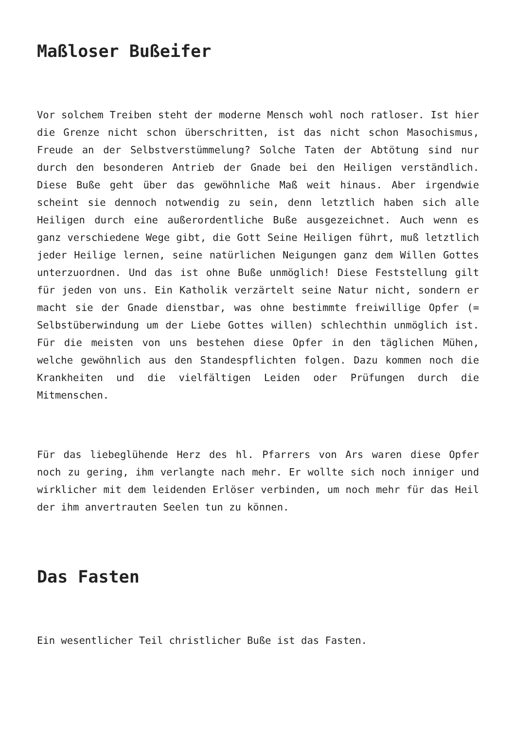Maßloser Bußeifer
Vor solchem Treiben steht der moderne Mensch wohl noch ratloser. Ist hier die Grenze nicht schon überschritten, ist das nicht schon Masochismus, Freude an der Selbstverstümmelung? Solche Taten der Abtötung sind nur durch den besonderen Antrieb der Gnade bei den Heiligen verständlich. Diese Buße geht über das gewöhnliche Maß weit hinaus. Aber irgendwie scheint sie dennoch notwendig zu sein, denn letztlich haben sich alle Heiligen durch eine außerordentliche Buße ausgezeichnet. Auch wenn es ganz verschiedene Wege gibt, die Gott Seine Heiligen führt, muß letztlich jeder Heilige lernen, seine natürlichen Neigungen ganz dem Willen Gottes unterzuordnen. Und das ist ohne Buße unmöglich! Diese Feststellung gilt für jeden von uns. Ein Katholik verzärtelt seine Natur nicht, sondern er macht sie der Gnade dienstbar, was ohne bestimmte freiwillige Opfer (= Selbstüberwindung um der Liebe Gottes willen) schlechthin unmöglich ist. Für die meisten von uns bestehen diese Opfer in den täglichen Mühen, welche gewöhnlich aus den Standespflichten folgen. Dazu kommen noch die Krankheiten und die vielfältigen Leiden oder Prüfungen durch die Mitmenschen.
Für das liebeglühende Herz des hl. Pfarrers von Ars waren diese Opfer noch zu gering, ihm verlangte nach mehr. Er wollte sich noch inniger und wirklicher mit dem leidenden Erlöser verbinden, um noch mehr für das Heil der ihm anvertrauten Seelen tun zu können.
Das Fasten
Ein wesentlicher Teil christlicher Buße ist das Fasten.